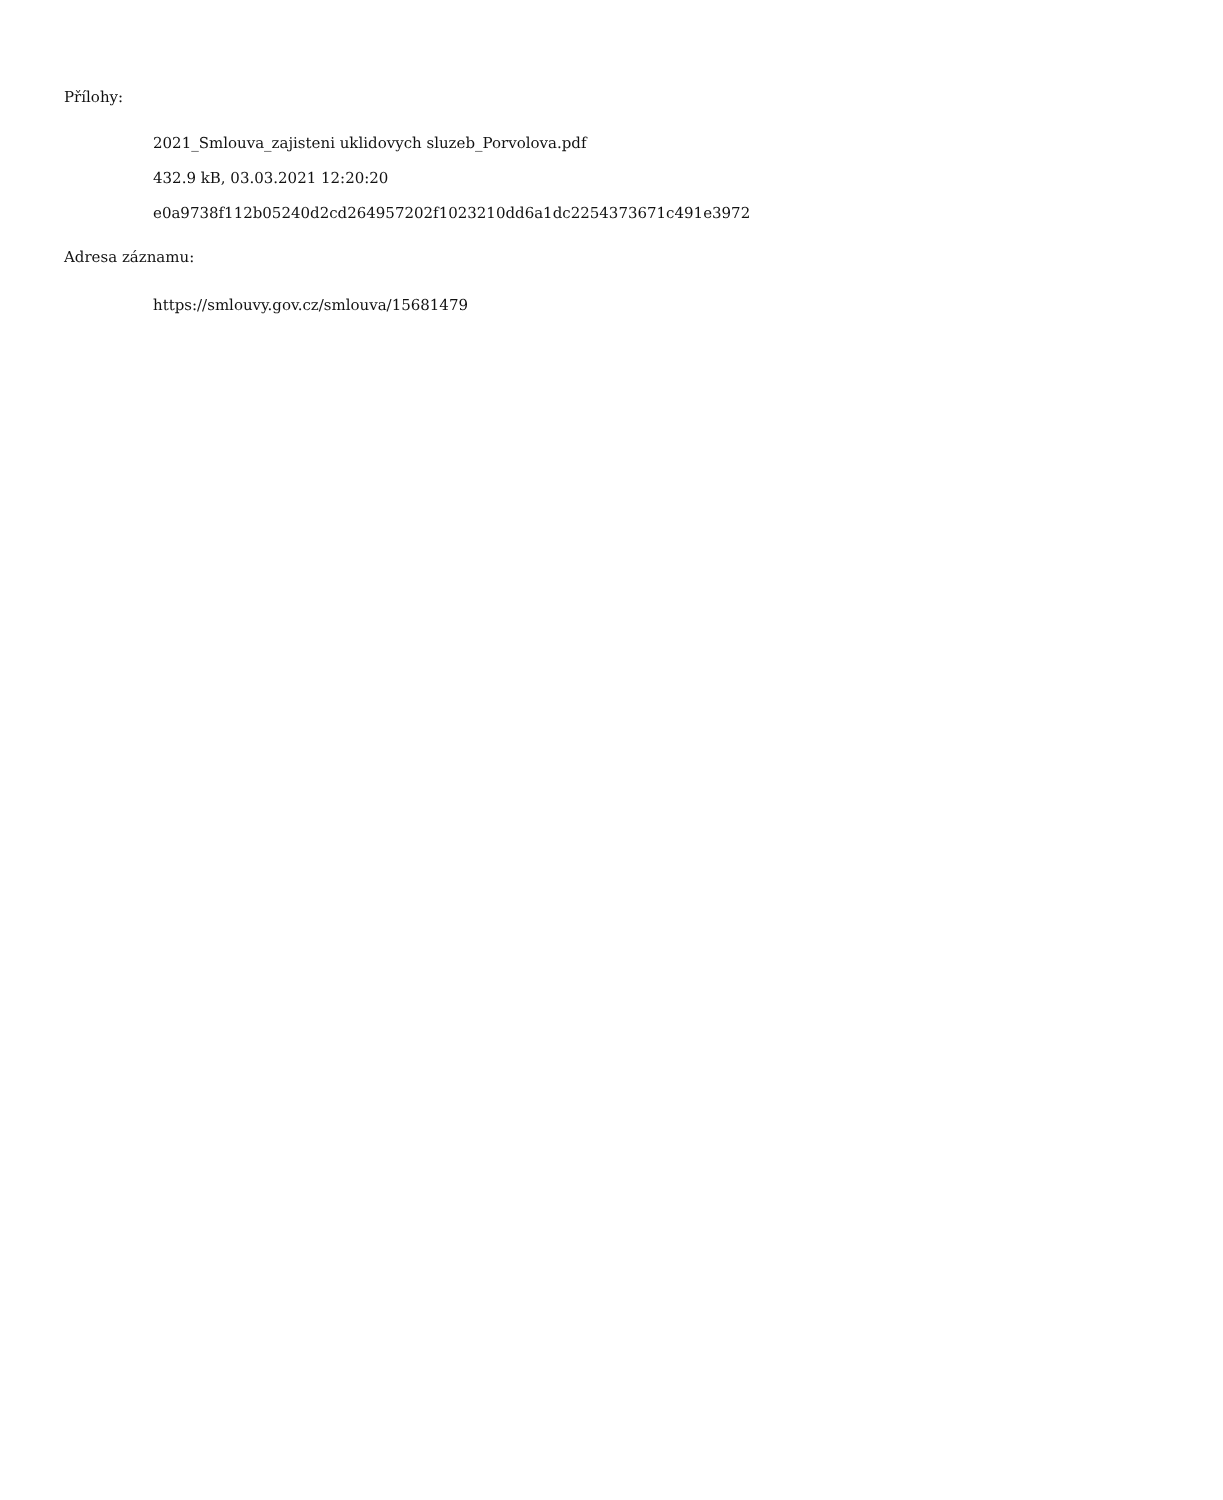Přílohy:
2021_Smlouva_zajisteni uklidovych sluzeb_Porvolova.pdf
432.9 kB, 03.03.2021 12:20:20
e0a9738f112b05240d2cd264957202f1023210dd6a1dc2254373671c491e3972
Adresa záznamu:
https://smlouvy.gov.cz/smlouva/15681479